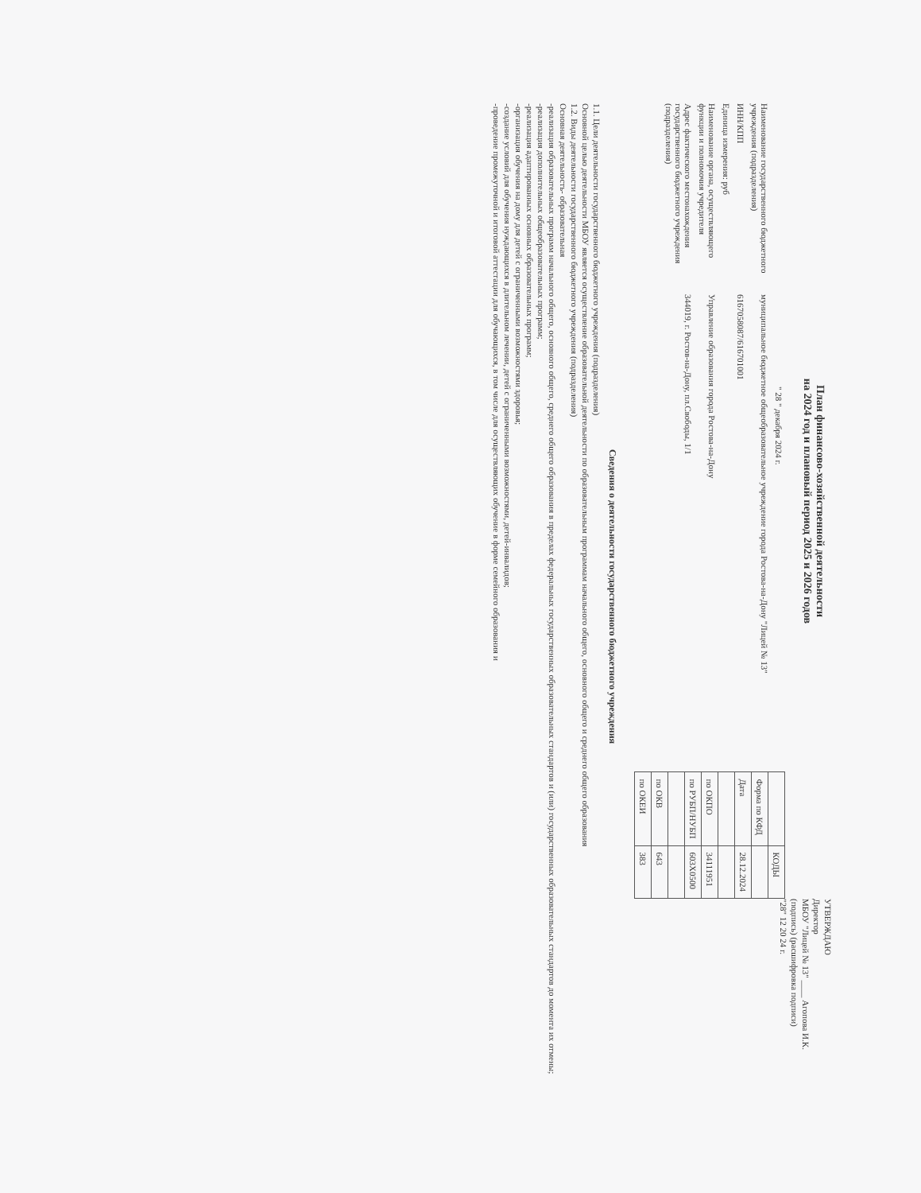УТВЕРЖДАЮ
Директор
МБОУ "Лицей № 13" ____ Агопова И.К.
(подпись) (расшифровка подписи)
"28" 12 20 24 г.
План финансово-хозяйственной деятельности
на 2024 год и плановый период 2025 и 2026 годов
" 28 " декабря 2024 г.
Наименование государственного бюджетного учреждения (подразделения)
муниципальное бюджетное общеобразовательное учреждение города Ростова-на-Дону "Лицей № 13"
ИНН/КПП
6167058087/616701001
Единица измерения: руб
Наименование органа, осуществляющего функции и полномочия учредителя
Управление образования города Ростова-на-Дону
Адрес фактического местонахождения государственного бюджетного учреждения (подразделения)
344019, г. Ростов-на-Дону, пл.Свободы, 1/1
| | КОДЫ |
| Форма по КФД | |
| Дата | 28.12.2024 |
| по ОКПО | 34111951 |
| по РУБП/НУБП | 603X0500 |
| по ОКВ | 643 |
| по ОКЕИ | 383 |
Сведения о деятельности государственного бюджетного учреждения
1.1. Цели деятельности государственного бюджетного учреждения (подразделения)
Основной целью деятельности МБОУ является осуществление образовательной деятельности по образовательным программам начального общего, основного общего и среднего общего образования
1.2. Виды деятельности государственного бюджетного учреждения (подразделения)
Основная деятельность- образовательная
-реализация образовательных программ начального общего, основного общего, среднего общего образования в пределах федеральных государственных образовательных стандартов и (или) государственных образовательных стандартов до момента их отмены;
-реализация дополнительных общеобразовательных программ;
-реализация адаптированных основных образовательных программ;
-организация обучения на дому для детей с ограниченными возможностями здоровья;
-создание условий для обучения нуждающихся в длительном лечении, детей с ограниченными возможностями, детей-инвалидов;
-проведение промежуточной и итоговой аттестации для обучающихся, в том числе для осуществляющих обучение в форме семейного образования и